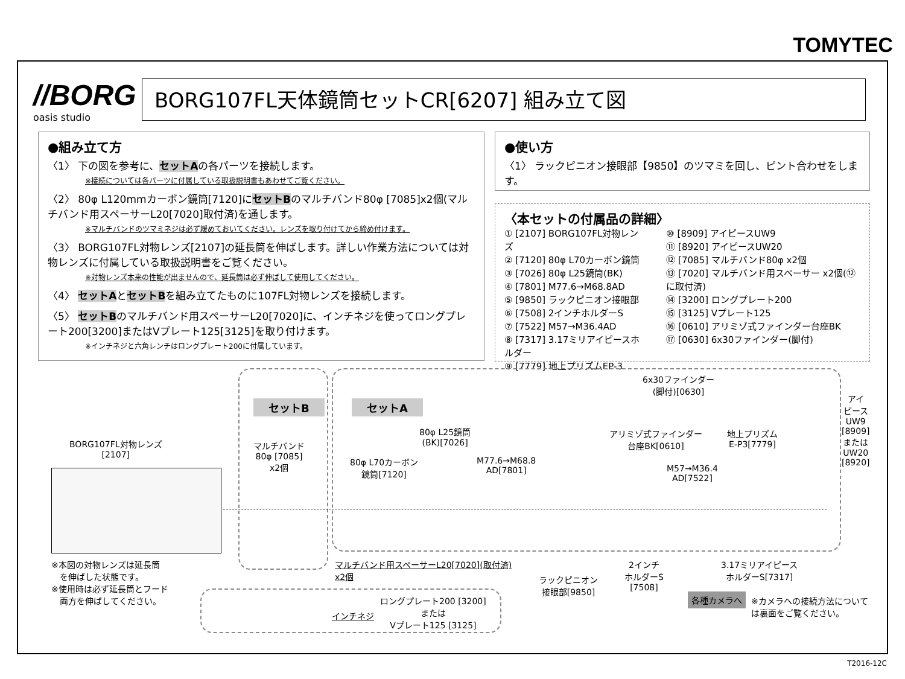TOMYTEC
//BORG
oasis studio
BORG107FL天体鏡筒セットCR[6207] 組み立て図
●組み立て方
〈1〉 下の図を参考に、セットAの各パーツを接続します。
※接続については各パーツに付属している取扱説明書もあわせてご覧ください。
〈2〉 80φ L120mmカーボン鏡筒[7120]にセットBのマルチバンド80φ [7085]x2個(マルチバンド用スペーサーL20[7020]取付済)を通します。
※マルチバンドのツマミネジは必ず緩めておいてください。レンズを取り付けてから締め付けます。
〈3〉 BORG107FL対物レンズ[2107]の延長筒を伸ばします。詳しい作業方法については対物レンズに付属している取扱説明書をご覧ください。
※対物レンズ本来の性能が出ませんので、延長筒は必ず伸ばして使用してください。
〈4〉 セットAとセットBを組み立てたものに107FL対物レンズを接続します。
〈5〉 セットBのマルチバンド用スペーサーL20[7020]に、インチネジを使ってロングプレート200[3200]またはVプレート125[3125]を取り付けます。
※インチネジと六角レンチはロングプレート200に付属しています。
●使い方
〈1〉 ラックピニオン接眼部【9850】のツマミを回し、ピント合わせをします。
〈本セットの付属品の詳細〉
① [2107] BORG107FL対物レンズ
② [7120] 80φ L70カーボン鏡筒
③ [7026] 80φ L25鏡筒(BK)
④ [7801] M77.6→M68.8AD
⑤ [9850] ラックピニオン接眼部
⑥ [7508] 2インチホルダーS
⑦ [7522] M57→M36.4AD
⑧ [7317] 3.17ミリアイピースホルダー
⑨ [7779] 地上プリズムEP-3
⑩ [8909] アイピースUW9
⑪ [8920] アイピースUW20
⑫ [7085] マルチバンド80φ x2個
⑬ [7020] マルチバンド用スペーサー x2個(⑫に取付済)
⑭ [3200] ロングプレート200
⑮ [3125] Vプレート125
⑯ [0610] アリミゾ式ファインダー台座BK
⑰ [0630] 6x30ファインダー(脚付)
セットB セットA
BORG107FL対物レンズ
[2107]
マルチバンド
80φ [7085]
x2個
80φ L70カーボン
鏡筒[7120]
80φ L25鏡筒
(BK)[7026]
M77.6→M68.8
AD[7801]
6x30ファインダー
(脚付)[0630]
アリミゾ式ファインダー
台座BK[0610]
地上プリズム
E-P3[7779]
M57→M36.4
AD[7522]
アイ
ピース
UW9
[8909]
または
UW20
[8920]
※本図の対物レンズは延長筒
　を伸ばした状態です。
※使用時は必ず延長筒とフード
　両方を伸ばしてください。
マルチバンド用スペーサーL20[7020](取付済)
x2個
ラックピニオン
接眼部[9850]
2インチ
ホルダーS
[7508]
3.17ミリアイピース
ホルダーS[7317]
各種カメラへ
※カメラへの接続方法について
は裏面をご覧ください。
インチネジ
ロングプレート200 [3200]
または
Vプレート125 [3125]
T2016-12C